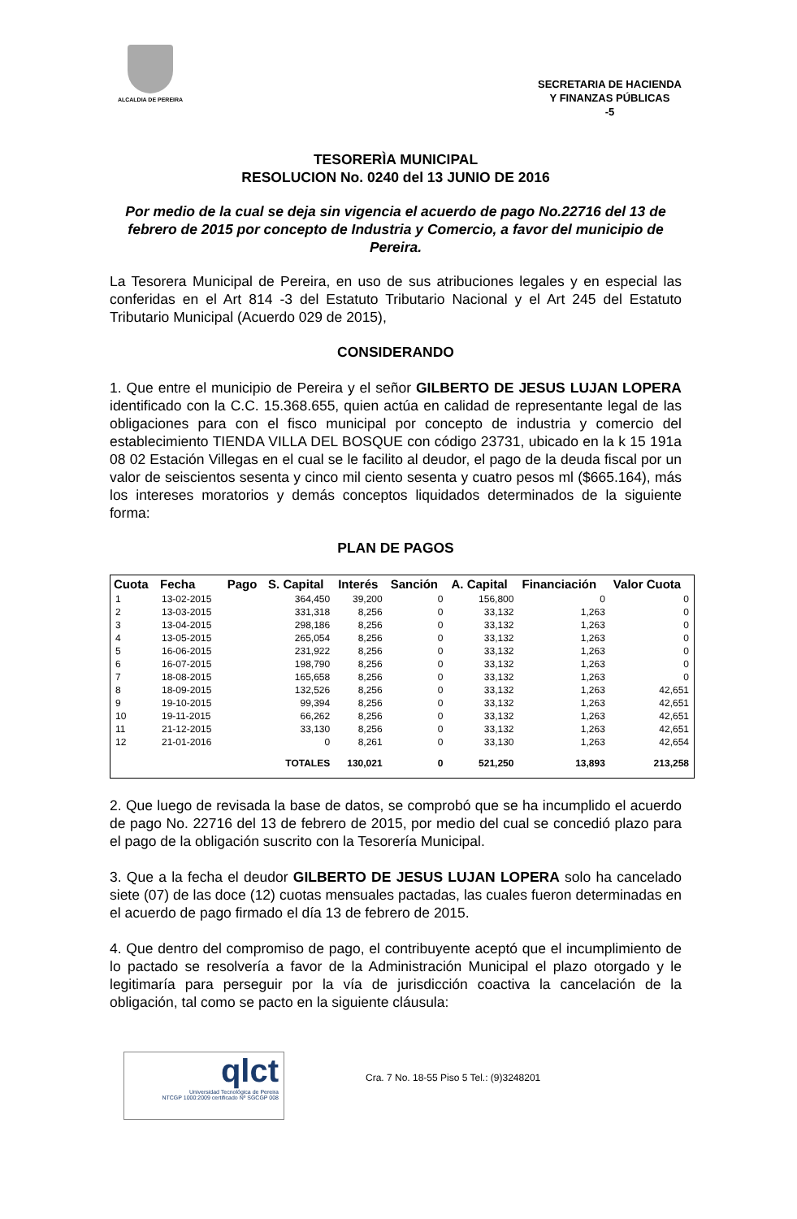ALCALDIA DE PEREIRA
SECRETARIA DE HACIENDA
Y FINANZAS PÚBLICAS
-5
TESORERÌA MUNICIPAL
RESOLUCION No. 0240 del 13 JUNIO DE 2016
Por medio de la cual se deja sin vigencia el acuerdo de pago No.22716 del 13 de febrero de 2015 por concepto de Industria y Comercio, a favor del municipio de Pereira.
La Tesorera Municipal de Pereira, en uso de sus atribuciones legales y en especial las conferidas en el Art 814 -3 del Estatuto Tributario Nacional y el Art 245 del Estatuto Tributario Municipal (Acuerdo 029 de 2015),
CONSIDERANDO
1. Que entre el municipio de Pereira y el señor GILBERTO DE JESUS LUJAN LOPERA identificado con la C.C. 15.368.655, quien actúa en calidad de representante legal de las obligaciones para con el fisco municipal por concepto de industria y comercio del establecimiento TIENDA VILLA DEL BOSQUE con código 23731, ubicado en la k 15 191a 08 02 Estación Villegas en el cual se le facilito al deudor, el pago de la deuda fiscal por un valor de seiscientos sesenta y cinco mil ciento sesenta y cuatro pesos ml ($665.164), más los intereses moratorios y demás conceptos liquidados determinados de la siguiente forma:
PLAN DE PAGOS
| Cuota | Fecha | Pago | S. Capital | Interés | Sanción | A. Capital | Financiación | Valor Cuota |
| --- | --- | --- | --- | --- | --- | --- | --- | --- |
| 1 | 13-02-2015 | | 364,450 | 39,200 | 0 | 156,800 | 0 | 0 |
| 2 | 13-03-2015 | | 331,318 | 8,256 | 0 | 33,132 | 1,263 | 0 |
| 3 | 13-04-2015 | | 298,186 | 8,256 | 0 | 33,132 | 1,263 | 0 |
| 4 | 13-05-2015 | | 265,054 | 8,256 | 0 | 33,132 | 1,263 | 0 |
| 5 | 16-06-2015 | | 231,922 | 8,256 | 0 | 33,132 | 1,263 | 0 |
| 6 | 16-07-2015 | | 198,790 | 8,256 | 0 | 33,132 | 1,263 | 0 |
| 7 | 18-08-2015 | | 165,658 | 8,256 | 0 | 33,132 | 1,263 | 0 |
| 8 | 18-09-2015 | | 132,526 | 8,256 | 0 | 33,132 | 1,263 | 42,651 |
| 9 | 19-10-2015 | | 99,394 | 8,256 | 0 | 33,132 | 1,263 | 42,651 |
| 10 | 19-11-2015 | | 66,262 | 8,256 | 0 | 33,132 | 1,263 | 42,651 |
| 11 | 21-12-2015 | | 33,130 | 8,256 | 0 | 33,132 | 1,263 | 42,651 |
| 12 | 21-01-2016 | | 0 | 8,261 | 0 | 33,130 | 1,263 | 42,654 |
| | | | TOTALES | 130,021 | 0 | 521,250 | 13,893 | 213,258 |
2. Que luego de revisada la base de datos, se comprobó que se ha incumplido el acuerdo de pago No. 22716 del 13 de febrero de 2015, por medio del cual se concedió plazo para el pago de la obligación suscrito con la Tesorería Municipal.
3. Que a la fecha el deudor GILBERTO DE JESUS LUJAN LOPERA solo ha cancelado siete (07) de las doce (12) cuotas mensuales pactadas, las cuales fueron determinadas en el acuerdo de pago firmado el día 13 de febrero de 2015.
4. Que dentro del compromiso de pago, el contribuyente aceptó que el incumplimiento de lo pactado se resolvería a favor de la Administración Municipal el plazo otorgado y le legitimaría para perseguir por la vía de jurisdicción coactiva la cancelación de la obligación, tal como se pacto en la siguiente cláusula:
qlct
Universidad Tecnológica de Pereira
NTCGP 1000:2009 certificado Nº SGCGP 008
Cra. 7 No. 18-55 Piso 5 Tel.: (9)3248201